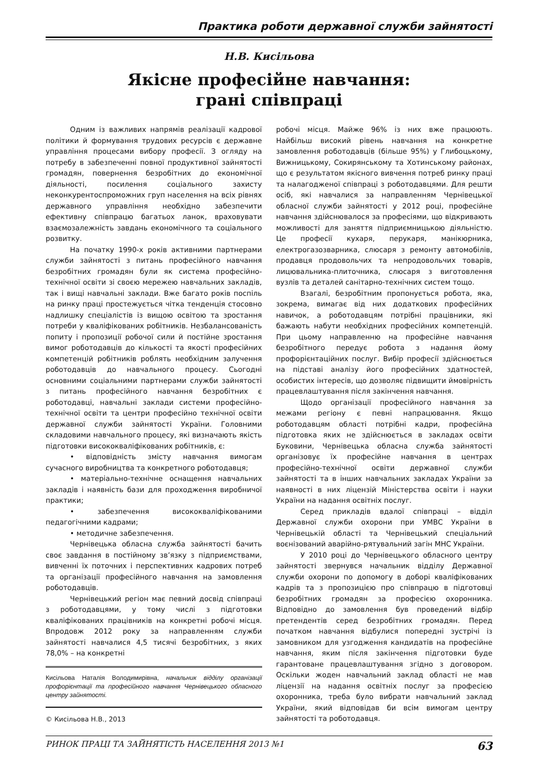Практика роботи державної служби зайнятості
Н.В. Кисільова
Якісне професійне навчання:
грані співпраці
Одним із важливих напрямів реалізації кадрової політики й формування трудових ресурсів є державне управління процесами вибору професії. З огляду на потребу в забезпеченні повної продуктивної зайнятості громадян, повернення безробітних до економічної діяльності, посилення соціального захисту неконкурентоспроможних груп населення на всіх рівнях державного управління необхідно забезпечити ефективну співпрацю багатьох ланок, враховувати взаємозалежність завдань економічного та соціального розвитку.
На початку 1990-х років активними партнерами служби зайнятості з питань професійного навчання безробітних громадян були як система професійно-технічної освіти зі своєю мережею навчальних закладів, так і вищі навчальні заклади. Вже багато років поспіль на ринку праці простежується чітка тенденція стосовно надлишку спеціалістів із вищою освітою та зростання потреби у кваліфікованих робітників. Незбалансованість попиту і пропозиції робочої сили й постійне зростання вимог роботодавців до кількості та якості професійних компетенцій робітників роблять необхідним залучення роботодавців до навчального процесу. Сьогодні основними соціальними партнерами служби зайнятості з питань професійного навчання безробітних є роботодавці, навчальні заклади системи професійно-технічної освіти та центри професійно технічної освіти державної служби зайнятості України. Головними складовими навчального процесу, які визначають якість підготовки висококваліфікованих робітників, є:
• відповідність змісту навчання вимогам сучасного виробництва та конкретного роботодавця;
• матеріально-технічне оснащення навчальних закладів і наявність бази для проходження виробничої практики;
• забезпечення висококваліфікованими педагогічними кадрами;
• методичне забезпечення.
Чернівецька обласна служба зайнятості бачить своє завдання в постійному зв’язку з підприємствами, вивченні їх поточних і перспективних кадрових потреб та організації професійного навчання на замовлення роботодавців.
Чернівецький регіон має певний досвід співпраці з роботодавцями, у тому числі з підготовки кваліфікованих працівників на конкретні робочі місця. Впродовж 2012 року за направленням служби зайнятості навчалися 4,5 тисячі безробітних, з яких 78,0% – на конкретні
Кисільова Наталія Володимирівна, начальник відділу організації профорієнтації та професійного навчання Чернівецького обласного центру зайнятості.
© Кисільова Н.В., 2013
робочі місця. Майже 96% із них вже працюють. Найбільш високий рівень навчання на конкретне замовлення роботодавців (більше 95%) у Глибоцькому, Вижницькому, Сокирянському та Хотинському районах, що є результатом якісного вивчення потреб ринку праці та налагодженої співпраці з роботодавцями. Для решти осіб, які навчалися за направленням Чернівецької обласної служби зайнятості у 2012 році, професійне навчання здійснювалося за професіями, що відкривають можливості для заняття підприємницькою діяльністю. Це професії кухаря, перукаря, манікюрника, електрогазозварника, слюсаря з ремонту автомобілів, продавця продовольчих та непродовольчих товарів, лицювальника-плиточника, слюсаря з виготовлення вузлів та деталей санітарно-технічних систем тощо.
Взагалі, безробітним пропонується робота, яка, зокрема, вимагає від них додаткових професійних навичок, а роботодавцям потрібні працівники, які бажають набути необхідних професійних компетенцій. При цьому направленню на професійне навчання безробітного передує робота з надання йому профорієнтаційних послуг. Вибір професії здійснюється на підставі аналізу його професійних здатностей, особистих інтересів, що дозволяє підвищити ймовірність працевлаштування після закінчення навчання.
Щодо організації професійного навчання за межами регіону є певні напрацювання. Якщо роботодавцям області потрібні кадри, професійна підготовка яких не здійснюється в закладах освіти Буковини, Чернівецька обласна служба зайнятості організовує їх професійне навчання в центрах професійно-технічної освіти державної служби зайнятості та в інших навчальних закладах України за наявності в них ліцензій Міністерства освіти і науки України на надання освітніх послуг.
Серед прикладів вдалої співпраці – відділ Державної служби охорони при УМВС України в Чернівецькій області та Чернівецький спеціальний воєнізований аварійно-рятувальний загін МНС України.
У 2010 році до Чернівецького обласного центру зайнятості звернувся начальник відділу Державної служби охорони по допомогу в доборі кваліфікованих кадрів та з пропозицією про співпрацю в підготовці безробітних громадян за професією охоронника. Відповідно до замовлення був проведений відбір претендентів серед безробітних громадян. Перед початком навчання відбулися попередні зустрічі із замовником для узгодження кандидатів на професійне навчання, яким після закінчення підготовки буде гарантоване працевлаштування згідно з договором. Оскільки жоден навчальний заклад області не мав ліцензії на надання освітніх послуг за професією охоронника, треба було вибрати навчальний заклад України, який відповідав би всім вимогам центру зайнятості та роботодавця.
РИНОК ПРАЦІ ТА ЗАЙНЯТІСТЬ НАСЕЛЕННЯ 2013 №1 63